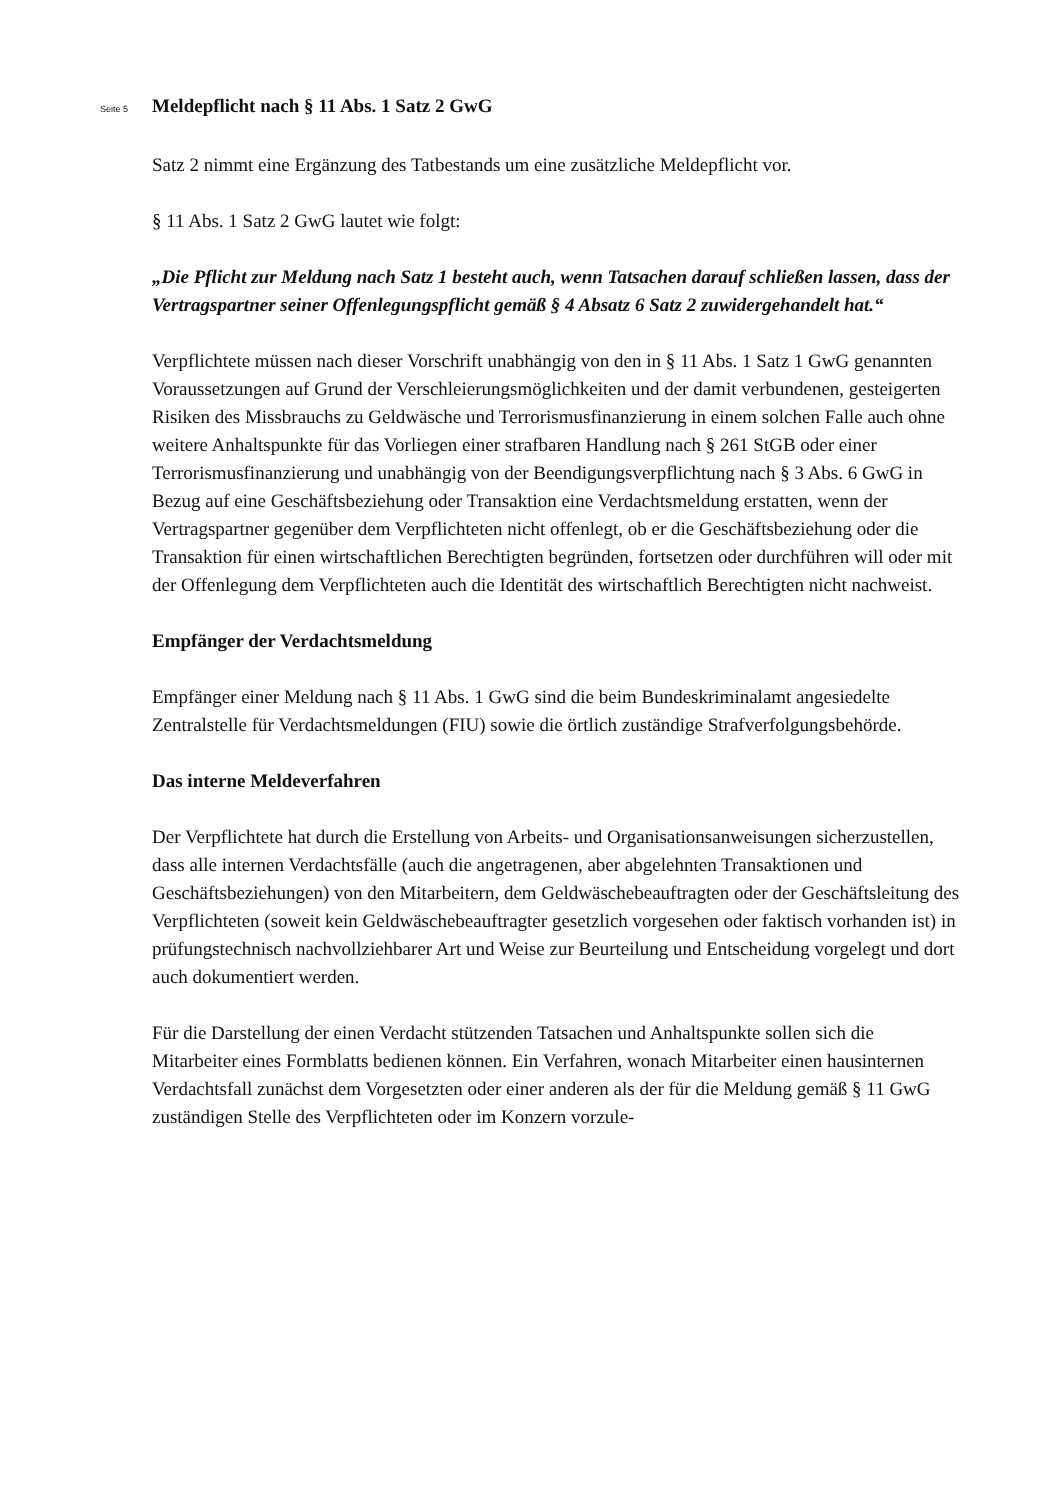Seite 5
Meldepflicht nach § 11 Abs. 1 Satz 2 GwG
Satz 2 nimmt eine Ergänzung des Tatbestands um eine zusätzliche Meldepflicht vor.
§ 11 Abs. 1 Satz 2 GwG lautet wie folgt:
„Die Pflicht zur Meldung nach Satz 1 besteht auch, wenn Tatsachen darauf schließen lassen, dass der Vertragspartner seiner Offenlegungspflicht gemäß § 4 Absatz 6 Satz 2 zuwidergehandelt hat.“
Verpflichtete müssen nach dieser Vorschrift unabhängig von den in § 11 Abs. 1 Satz 1 GwG genannten Voraussetzungen auf Grund der Verschleierungsmöglichkeiten und der damit verbundenen, gesteigerten Risiken des Missbrauchs zu Geldwäsche und Terrorismusfinanzierung in einem solchen Falle auch ohne weitere Anhaltspunkte für das Vorliegen einer strafbaren Handlung nach § 261 StGB oder einer Terrorismusfinanzierung und unabhängig von der Beendigungsverpflichtung nach § 3 Abs. 6 GwG in Bezug auf eine Geschäftsbeziehung oder Transaktion eine Verdachtsmeldung erstatten, wenn der Vertragspartner gegenüber dem Verpflichteten nicht offenlegt, ob er die Geschäftsbeziehung oder die Transaktion für einen wirtschaftlichen Berechtigten begründen, fortsetzen oder durchführen will oder mit der Offenlegung dem Verpflichteten auch die Identität des wirtschaftlich Berechtigten nicht nachweist.
Empfänger der Verdachtsmeldung
Empfänger einer Meldung nach § 11 Abs. 1 GwG sind die beim Bundeskriminalamt angesiedelte Zentralstelle für Verdachtsmeldungen (FIU) sowie die örtlich zuständige Strafverfolgungsbehörde.
Das interne Meldeverfahren
Der Verpflichtete hat durch die Erstellung von Arbeits- und Organisationsanweisungen sicherzustellen, dass alle internen Verdachtsfälle (auch die angetragenen, aber abgelehnten Transaktionen und Geschäftsbeziehungen) von den Mitarbeitern, dem Geldwäschebeauftragten oder der Geschäftsleitung des Verpflichteten (soweit kein Geldwäschebeauftragter gesetzlich vorgesehen oder faktisch vorhanden ist) in prüfungstechnisch nachvollziehbarer Art und Weise zur Beurteilung und Entscheidung vorgelegt und dort auch dokumentiert werden.
Für die Darstellung der einen Verdacht stützenden Tatsachen und Anhaltspunkte sollen sich die Mitarbeiter eines Formblatts bedienen können. Ein Verfahren, wonach Mitarbeiter einen hausinternen Verdachtsfall zunächst dem Vorgesetzten oder einer anderen als der für die Meldung gemäß § 11 GwG zuständigen Stelle des Verpflichteten oder im Konzern vorzule-